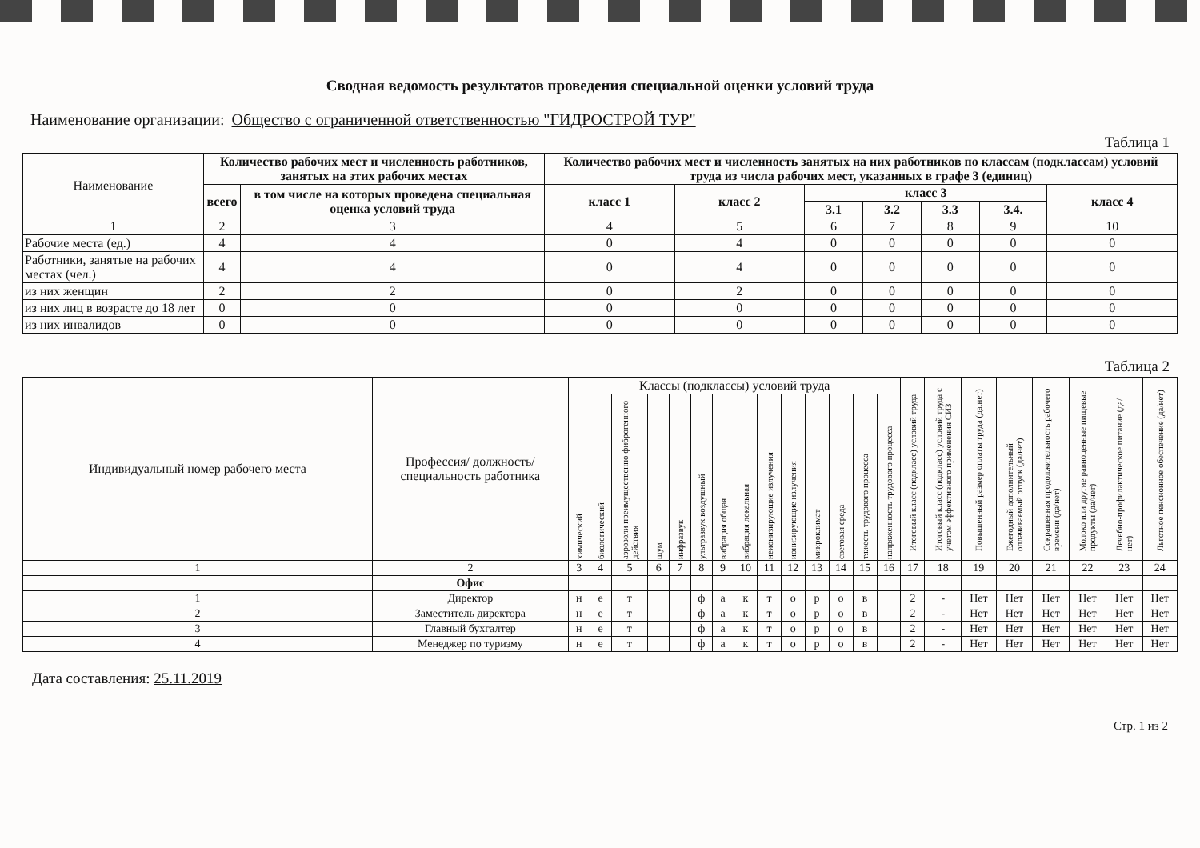Сводная ведомость результатов проведения специальной оценки условий труда
Наименование организации: Общество с ограниченной ответственностью "ГИДРОСТРОЙ ТУР"
Таблица 1
| Наименование | Количество рабочих мест и численность работников, занятых на этих рабочих местах | | Количество рабочих мест и численность занятых на них работников по классам (подклассам) условий труда из числа рабочих мест, указанных в графе 3 (единиц) | | | | | | |
| --- | --- | --- | --- | --- | --- | --- | --- | --- | --- |
| | всего | в том числе на которых проведена специальная оценка условий труда | класс 1 | класс 2 | класс 3 | | | | класс 4 |
| | | | | | 3.1 | 3.2 | 3.3 | 3.4. | |
| 1 | 2 | 3 | 4 | 5 | 6 | 7 | 8 | 9 | 10 |
| Рабочие места (ед.) | 4 | 4 | 0 | 4 | 0 | 0 | 0 | 0 | 0 |
| Работники, занятые на рабочих местах (чел.) | 4 | 4 | 0 | 4 | 0 | 0 | 0 | 0 | 0 |
| из них женщин | 2 | 2 | 0 | 2 | 0 | 0 | 0 | 0 | 0 |
| из них лиц в возрасте до 18 лет | 0 | 0 | 0 | 0 | 0 | 0 | 0 | 0 | 0 |
| из них инвалидов | 0 | 0 | 0 | 0 | 0 | 0 | 0 | 0 | 0 |
Таблица 2
| Индивидуальный номер рабочего места | Профессия/ должность/ специальность работника | Классы (подклассы) условий труда | | | | | | | | | | | | | | Итоговый класс (подкласс) условий труда | Итоговый класс (подкласс) условий труда с учетом эффективного применения СИЗ | Повышенный размер оплаты труда (да,нет) | Ежегодный дополнительный оплачиваемый отпуск (да/нет) | Сокращенная продолжительность рабочего времени (да/нет) | Молоко или другие равноценные пищевые продукты (да/нет) | Лечебно-профилактическое питание (да/нет) | Льготное пенсионное обеспечение (да/нет) |
| --- | --- | --- | --- | --- | --- | --- | --- | --- | --- | --- | --- | --- | --- | --- | --- | --- | --- | --- | --- | --- | --- | --- | --- |
| | | химический | биологический | аэрозоли преимущественно фиброгенного действия | шум | инфразвук | ультразвук воздушный | вибрация общая | вибрация локальная | неионизирующие излучения | ионизирующие излучения | микроклимат | световая среда | тяжесть трудового процесса | напряженность трудового процесса | | | | | | | | |
| 1 | 2 | 3 | 4 | 5 | 6 | 7 | 8 | 9 | 10 | 11 | 12 | 13 | 14 | 15 | 16 | 17 | 18 | 19 | 20 | 21 | 22 | 23 | 24 |
| | Офис | | | | | | | | | | | | | | | | | | | | | | |
| 1 | Директор | н | е | т | | | ф | а | к | т | о | р | о | в | | 2 | - | Нет | Нет | Нет | Нет | Нет | Нет |
| 2 | Заместитель директора | н | е | т | | | ф | а | к | т | о | р | о | в | | 2 | - | Нет | Нет | Нет | Нет | Нет | Нет |
| 3 | Главный бухгалтер | н | е | т | | | ф | а | к | т | о | р | о | в | | 2 | - | Нет | Нет | Нет | Нет | Нет | Нет |
| 4 | Менеджер по туризму | н | е | т | | | ф | а | к | т | о | р | о | в | | 2 | - | Нет | Нет | Нет | Нет | Нет | Нет |
Дата составления: 25.11.2019
Стр. 1 из 2